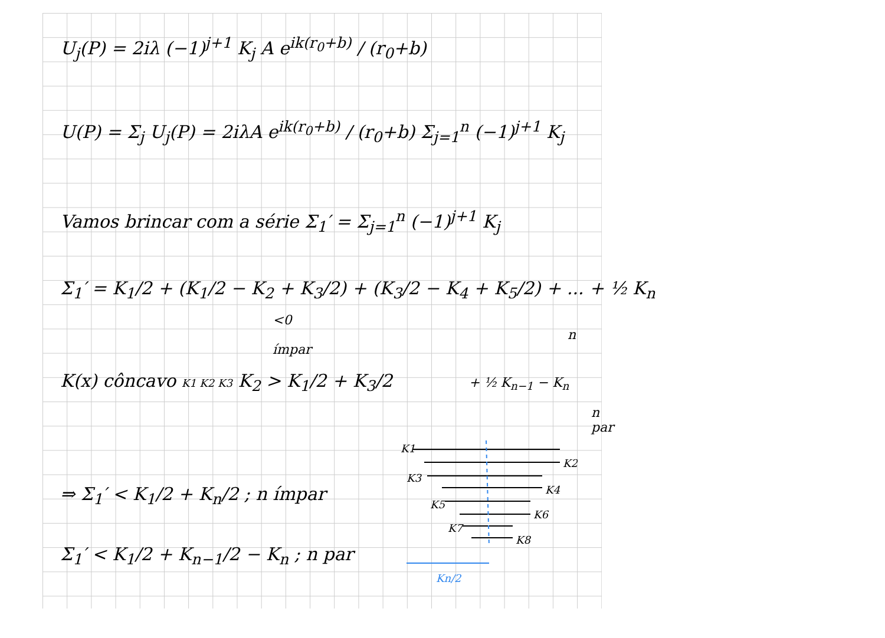U<sub>j</sub>(P) = 2iλ (−1)<sup>j+1</sup> K<sub>j</sub> A e<sup>ik(r<sub>0</sub>+b)</sup> / (r<sub>0</sub>+b)
U(P) = Σ<sub>j</sub> U<sub>j</sub>(P) = 2iλA e<sup>ik(r<sub>0</sub>+b)</sup> / (r<sub>0</sub>+b) Σ<sub>j=1</sub><sup>n</sup> (−1)<sup>j+1</sup> K<sub>j</sub>
Vamos brincar com a série Σ<sub>1</sub>′ = Σ<sub>j=1</sub><sup>n</sup> (−1)<sup>j+1</sup> K<sub>j</sub>
Σ<sub>1</sub>′ = K<sub>1</sub>/2 + (K<sub>1</sub>/2 − K<sub>2</sub> + K<sub>3</sub>/2) + (K<sub>3</sub>/2 − K<sub>4</sub> + K<sub>5</sub>/2) + ... + ½ K<sub>n</sub>
<0 n ímpar
K(x) côncavo K1 K2 K3 K<sub>2</sub> > K<sub>1</sub>/2 + K<sub>3</sub>/2 + ½ K<sub>n−1</sub> − K<sub>n</sub>
n par
⇒ Σ<sub>1</sub>′ < K<sub>1</sub>/2 + K<sub>n</sub>/2 ; n ímpar
Σ<sub>1</sub>′ < K<sub>1</sub>/2 + K<sub>n−1</sub>/2 − K<sub>n</sub> ; n par
K1
K2
K3
K4
K5
K6
K7
K8
Kn/2